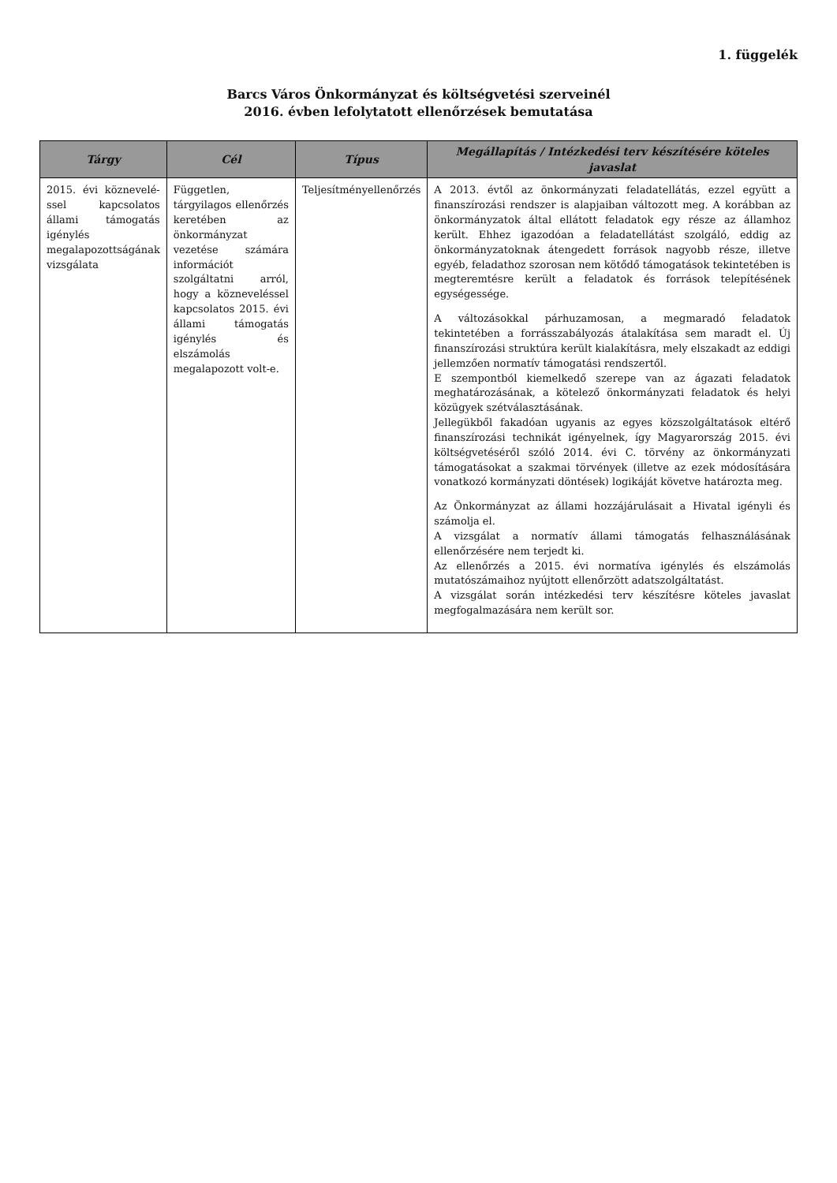1. függelék
Barcs Város Önkormányzat és költségvetési szerveinél
2016. évben lefolytatott ellenőrzések bemutatása
| Tárgy | Cél | Típus | Megállapítás / Intézkedési terv készítésére köteles javaslat |
| --- | --- | --- | --- |
| 2015. évi köznevelé­ssel kapcsolatos állami támogatás igénylés megalapozottságának vizsgálata | Független, tárgyilagos ellenőrzés keretében az önkormányzat vezetése számára információt szolgáltatni arról, hogy a köznevel­éssel kapcsolatos 2015. évi állami támogatás igénylés és elszámolás megalapozott volt-e. | Teljesítményellenőrzés | A 2013. évtől az önkormányzati feladatellátás, ezzel együtt a finanszírozási rendszer is alapjaiban változott meg. A korábban az önkormányzatok által ellátott feladatok egy része az államhoz került. Ehhez igazodóan a feladatellátást szolgáló, eddig az önkormányzatoknak átengedett források nagyobb része, illetve egyéb, feladathoz szorosan nem kötődő támogatások tekintetében is megteremtésre került a feladatok és források telepítésének egységessége. A változásokkal párhuzamosan, a megmaradó feladatok tekintetében a forrásszabályozás átalakítása sem maradt el. Új finanszírozási struktúra került kialakításra, mely elszakadt az eddigi jellemzően normatív támogatási rendszertől. E szempontból kiemelkedő szerepe van az ágazati feladatok meghatározásának, a kötelező önkormányzati feladatok és helyi közügyek szétválasztásának. Jellegükből fakadóan ugyanis az egyes közszolgáltatások eltérő finanszírozási technikát igényelnek, így Magyarország 2015. évi költségvetéséről szóló 2014. évi C. törvény az önkormányzati támogatásokat a szakmai törvények (illetve az ezek módosítására vonatkozó kormányzati döntések) logikáját követve határozta meg. Az Önkormányzat az állami hozzájárulásait a Hivatal igényli és számolja el. A vizsgálat a normatív állami támogatás felhasználásának ellenőrzésére nem terjedt ki. Az ellenőrzés a 2015. évi normatíva igénylés és elszámolás mutatószámaihoz nyújtott ellenőrzött adatszolgáltatást. A vizsgálat során intézkedési terv készítésre köteles javaslat megfogalmazására nem került sor. |